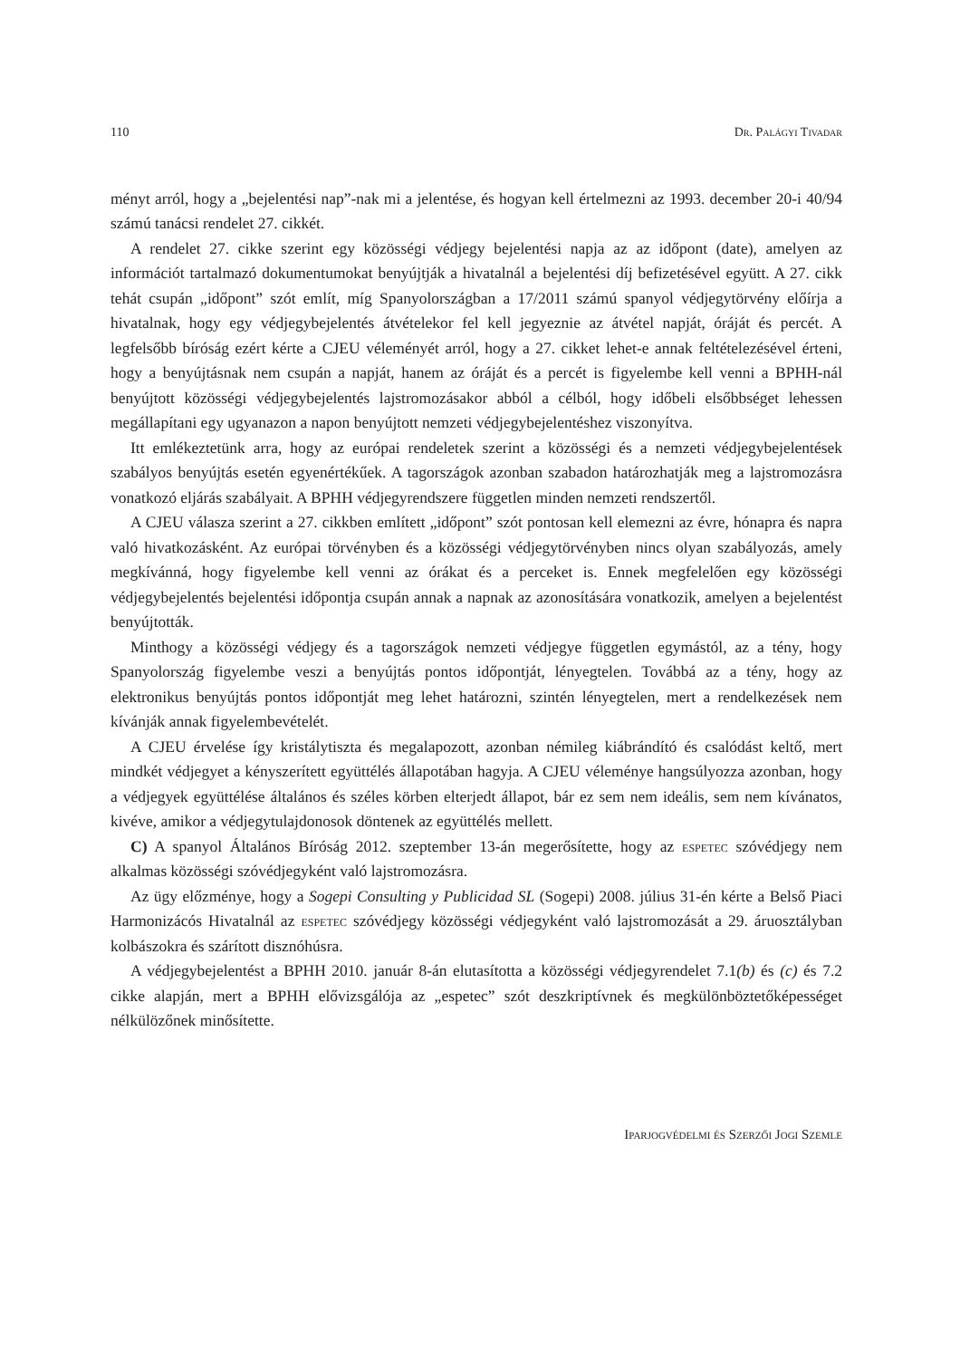110 Dr. Palágyi Tivadar
ményt arról, hogy a „bejelentési nap”-nak mi a jelentése, és hogyan kell értelmezni az 1993. december 20-i 40/94 számú tanácsi rendelet 27. cikkét.
A rendelet 27. cikke szerint egy közösségi védjegy bejelentési napja az az időpont (date), amelyen az információt tartalmazó dokumentumokat benyújtják a hivatalnál a bejelentési díj befizetésével együtt. A 27. cikk tehát csupán „időpont” szót említ, míg Spanyolországban a 17/2011 számú spanyol védjegytörvény előírja a hivatalnak, hogy egy védjegybejelentés átvételekor fel kell jegyeznie az átvétel napját, óráját és percét. A legfelsőbb bíróság ezért kérte a CJEU véleményét arról, hogy a 27. cikket lehet-e annak feltételezésével érteni, hogy a benyújtásnak nem csupán a napját, hanem az óráját és a percét is figyelembe kell venni a BPHH-nál benyújtott közösségi védjegybejelentés lajstromozásakor abból a célból, hogy időbeli elsőbbséget lehessen megállapítani egy ugyanazon a napon benyújtott nemzeti védjegybejelentéshez viszonyítva.
Itt emlékeztetünk arra, hogy az európai rendeletek szerint a közösségi és a nemzeti védjegybejelentések szabályos benyújtás esetén egyenértékűek. A tagországok azonban szabadon határozhatják meg a lajstromozásra vonatkozó eljárás szabályait. A BPHH védjegyrendszere független minden nemzeti rendszertől.
A CJEU válasza szerint a 27. cikkben említett „időpont” szót pontosan kell elemezni az évre, hónapra és napra való hivatkozásként. Az európai törvényben és a közösségi védjegytörvényben nincs olyan szabályozás, amely megkívánná, hogy figyelembe kell venni az órákat és a perceket is. Ennek megfelelően egy közösségi védjegybejelentés bejelentési időpontja csupán annak a napnak az azonosítására vonatkozik, amelyen a bejelentést benyújtották.
Minthogy a közösségi védjegy és a tagországok nemzeti védjegye független egymástól, az a tény, hogy Spanyolország figyelembe veszi a benyújtás pontos időpontját, lényegtelen. Továbbá az a tény, hogy az elektronikus benyújtás pontos időpontját meg lehet határozni, szintén lényegtelen, mert a rendelkezések nem kívánják annak figyelembevételét.
A CJEU érvelése így kristálytiszta és megalapozott, azonban némileg kiábrándító és csalódást keltő, mert mindkét védjegyet a kényszerített együttélés állapotában hagyja. A CJEU véleménye hangsúlyozza azonban, hogy a védjegyek együttélése általános és széles körben elterjedt állapot, bár ez sem nem ideális, sem nem kívánatos, kivéve, amikor a védjegytulajdonosok döntenek az együttélés mellett.
C) A spanyol Általános Bíróság 2012. szeptember 13-án megerősítette, hogy az espetec szóvédjegy nem alkalmas közösségi szóvédjegyként való lajstromozásra.
Az ügy előzménye, hogy a Sogepi Consulting y Publicidad SL (Sogepi) 2008. július 31-én kérte a Belső Piaci Harmonizácós Hivatalnál az espetec szóvédjegy közösségi védjegyként való lajstromozását a 29. áruosztályban kolbászokra és szárított disznóhúsra.
A védjegybejelentést a BPHH 2010. január 8-án elutasította a közösségi védjegyrendelet 7.1(b) és (c) és 7.2 cikke alapján, mert a BPHH elővizsgálója az „espetec” szót deszkriptívnek és megkülönböztetőképességet nélkülözőnek minősítette.
Iparjogvédelmi és Szerzői Jogi Szemle